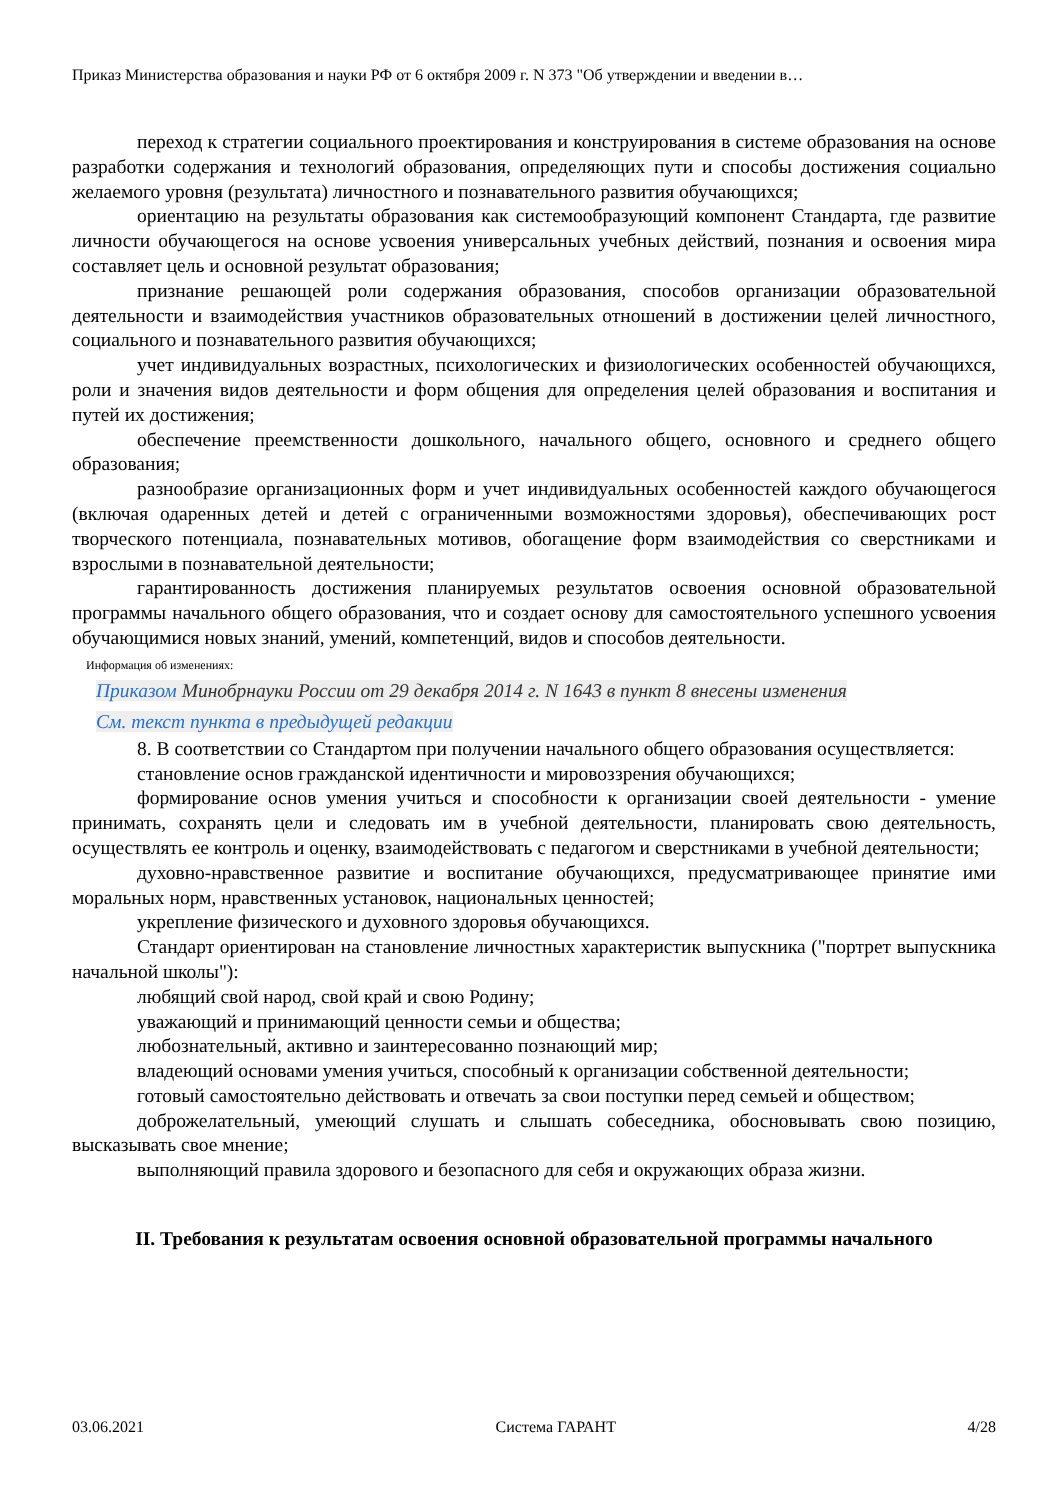Приказ Министерства образования и науки РФ от 6 октября 2009 г. N 373 "Об утверждении и введении в…
переход к стратегии социального проектирования и конструирования в системе образования на основе разработки содержания и технологий образования, определяющих пути и способы достижения социально желаемого уровня (результата) личностного и познавательного развития обучающихся;
ориентацию на результаты образования как системообразующий компонент Стандарта, где развитие личности обучающегося на основе усвоения универсальных учебных действий, познания и освоения мира составляет цель и основной результат образования;
признание решающей роли содержания образования, способов организации образовательной деятельности и взаимодействия участников образовательных отношений в достижении целей личностного, социального и познавательного развития обучающихся;
учет индивидуальных возрастных, психологических и физиологических особенностей обучающихся, роли и значения видов деятельности и форм общения для определения целей образования и воспитания и путей их достижения;
обеспечение преемственности дошкольного, начального общего, основного и среднего общего образования;
разнообразие организационных форм и учет индивидуальных особенностей каждого обучающегося (включая одаренных детей и детей с ограниченными возможностями здоровья), обеспечивающих рост творческого потенциала, познавательных мотивов, обогащение форм взаимодействия со сверстниками и взрослыми в познавательной деятельности;
гарантированность достижения планируемых результатов освоения основной образовательной программы начального общего образования, что и создает основу для самостоятельного успешного усвоения обучающимися новых знаний, умений, компетенций, видов и способов деятельности.
Информация об изменениях:
Приказом Минобрнауки России от 29 декабря 2014 г. N 1643 в пункт 8 внесены изменения
См. текст пункта в предыдущей редакции
8. В соответствии со Стандартом при получении начального общего образования осуществляется:
становление основ гражданской идентичности и мировоззрения обучающихся;
формирование основ умения учиться и способности к организации своей деятельности - умение принимать, сохранять цели и следовать им в учебной деятельности, планировать свою деятельность, осуществлять ее контроль и оценку, взаимодействовать с педагогом и сверстниками в учебной деятельности;
духовно-нравственное развитие и воспитание обучающихся, предусматривающее принятие ими моральных норм, нравственных установок, национальных ценностей;
укрепление физического и духовного здоровья обучающихся.
Стандарт ориентирован на становление личностных характеристик выпускника ("портрет выпускника начальной школы"):
любящий свой народ, свой край и свою Родину;
уважающий и принимающий ценности семьи и общества;
любознательный, активно и заинтересованно познающий мир;
владеющий основами умения учиться, способный к организации собственной деятельности;
готовый самостоятельно действовать и отвечать за свои поступки перед семьей и обществом;
доброжелательный, умеющий слушать и слышать собеседника, обосновывать свою позицию, высказывать свое мнение;
выполняющий правила здорового и безопасного для себя и окружающих образа жизни.
II. Требования к результатам освоения основной образовательной программы начального
03.06.2021 Система ГАРАНТ 4/28